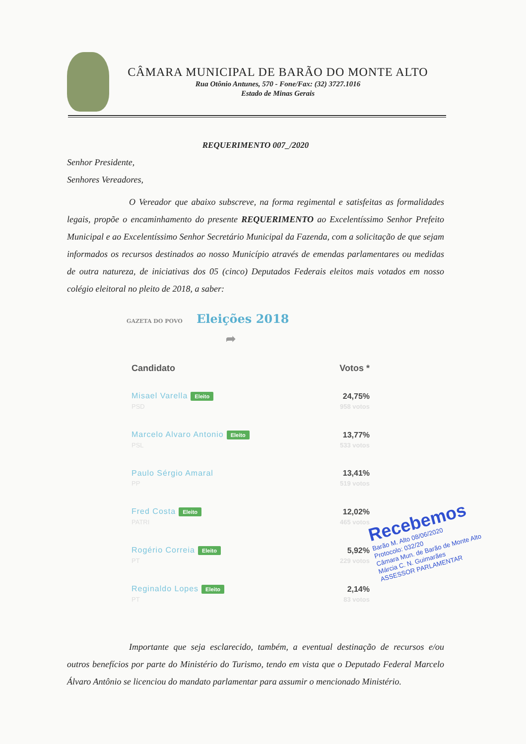CÂMARA MUNICIPAL DE BARÃO DO MONTE ALTO
Rua Otônio Antunes, 570 - Fone/Fax: (32) 3727.1016
Estado de Minas Gerais
REQUERIMENTO 007_/2020
Senhor Presidente,
Senhores Vereadores,
O Vereador que abaixo subscreve, na forma regimental e satisfeitas as formalidades legais, propõe o encaminhamento do presente REQUERIMENTO ao Excelentíssimo Senhor Prefeito Municipal e ao Excelentíssimo Senhor Secretário Municipal da Fazenda, com a solicitação de que sejam informados os recursos destinados ao nosso Município através de emendas parlamentares ou medidas de outra natureza, de iniciativas dos 05 (cinco) Deputados Federais eleitos mais votados em nosso colégio eleitoral no pleito de 2018, a saber:
GAZETA DO POVO Eleições 2018 ➦
| Candidato | Votos * |
| --- | --- |
| Misael Varella Eleito PSD | 24,75% 958 votos |
| Marcelo Alvaro Antonio Eleito PSL | 13,77% 533 votos |
| Paulo Sérgio Amaral PP | 13,41% 519 votos |
| Fred Costa Eleito PATRI | 12,02% 465 votos |
| Rogério Correia Eleito PT | 5,92% 229 votos |
| Reginaldo Lopes Eleito PT | 2,14% 83 votos |
Importante que seja esclarecido, também, a eventual destinação de recursos e/ou outros benefícios por parte do Ministério do Turismo, tendo em vista que o Deputado Federal Marcelo Álvaro Antônio se licenciou do mandato parlamentar para assumir o mencionado Ministério.
Recebemos
Barão M. Alto 08/06/2020
Protocolo: 032/20
Câmara Mun. de Barão de Monte Alto
Márcia C. N. Guimarães
ASSESSOR PARLAMENTAR